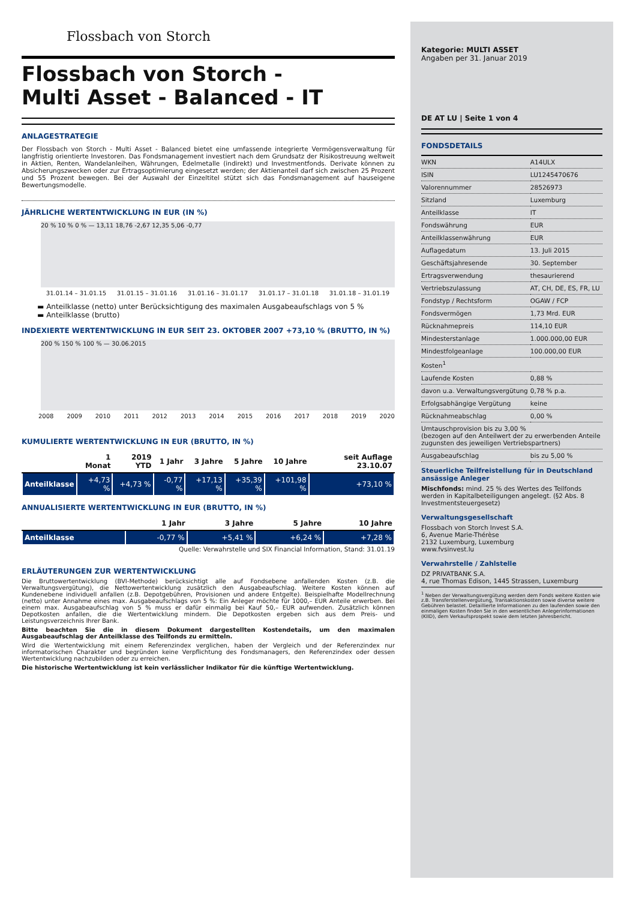Flossbach von Storch
Flossbach von Storch -
Multi Asset - Balanced - IT
ANLAGESTRATEGIE
Der Flossbach von Storch - Multi Asset - Balanced bietet eine umfassende integrierte Vermögensverwaltung für langfristig orientierte Investoren. Das Fondsmanagement investiert nach dem Grundsatz der Risikostreuung weltweit in Aktien, Renten, Wandelanleihen, Währungen, Edelmetalle (indirekt) und Investmentfonds. Derivate können zu Absicherungszwecken oder zur Ertragsoptimierung eingesetzt werden; der Aktienanteil darf sich zwischen 25 Prozent und 55 Prozent bewegen. Bei der Auswahl der Einzeltitel stützt sich das Fondsmanagement auf hauseigene Bewertungsmodelle.
JÄHRLICHE WERTENTWICKLUNG IN EUR (IN %)
20 % 10 % 0 % — 13,11 18,76 -2,67 12,35 5,06 -0,77
31.01.14 – 31.01.15 31.01.15 – 31.01.16 31.01.16 – 31.01.17 31.01.17 – 31.01.18 31.01.18 – 31.01.19
▬ Anteilklasse (netto) unter Berücksichtigung des maximalen Ausgabeaufschlags von 5 %
▬ Anteilklasse (brutto)
INDEXIERTE WERTENTWICKLUNG IN EUR SEIT 23. OKTOBER 2007 +73,10 % (BRUTTO, IN %)
200 % 150 % 100 % — 30.06.2015
2008 2009 2010 2011 2012 2013 2014 2015 2016 2017 2018 2019 2020
KUMULIERTE WERTENTWICKLUNG IN EUR (BRUTTO, IN %)
| | 1 Monat | 2019 YTD | 1 Jahr | 3 Jahre | 5 Jahre | 10 Jahre | seit Auflage 23.10.07 |
| --- | --- | --- | --- | --- | --- | --- | --- |
| Anteilklasse | +4,73 % | +4,73 % | -0,77 % | +17,13 % | +35,39 % | +101,98 % | +73,10 % |
ANNUALISIERTE WERTENTWICKLUNG IN EUR (BRUTTO, IN %)
| | 1 Jahr | 3 Jahre | 5 Jahre | 10 Jahre |
| --- | --- | --- | --- | --- |
| Anteilklasse | -0,77 % | +5,41 % | +6,24 % | +7,28 % |
Quelle: Verwahrstelle und SIX Financial Information, Stand: 31.01.19
ERLÄUTERUNGEN ZUR WERTENTWICKLUNG
Die Bruttowertentwicklung (BVI-Methode) berücksichtigt alle auf Fondsebene anfallenden Kosten (z.B. die Verwaltungsvergütung), die Nettowertentwicklung zusätzlich den Ausgabeaufschlag. Weitere Kosten können auf Kundenebene individuell anfallen (z.B. Depotgebühren, Provisionen und andere Entgelte). Beispielhafte Modellrechnung (netto) unter Annahme eines max. Ausgabeaufschlags von 5 %: Ein Anleger möchte für 1000,– EUR Anteile erwerben. Bei einem max. Ausgabeaufschlag von 5 % muss er dafür einmalig bei Kauf 50,– EUR aufwenden. Zusätzlich können Depotkosten anfallen, die die Wertentwicklung mindern. Die Depotkosten ergeben sich aus dem Preis- und Leistungsverzeichnis Ihrer Bank.
Bitte beachten Sie die in diesem Dokument dargestellten Kostendetails, um den maximalen Ausgabeaufschlag der Anteilklasse des Teilfonds zu ermitteln.
Wird die Wertentwicklung mit einem Referenzindex verglichen, haben der Vergleich und der Referenzindex nur informatorischen Charakter und begründen keine Verpflichtung des Fondsmanagers, den Referenzindex oder dessen Wertentwicklung nachzubilden oder zu erreichen.
Die historische Wertentwicklung ist kein verlässlicher Indikator für die künftige Wertentwicklung.
Kategorie: MULTI ASSET
Angaben per 31. Januar 2019
DE AT LU | Seite 1 von 4
FONDSDETAILS
| WKN | A14ULX |
| ISIN | LU1245470676 |
| Valorennummer | 28526973 |
| Sitzland | Luxemburg |
| Anteilklasse | IT |
| Fondswährung | EUR |
| Anteilklassenwährung | EUR |
| Auflagedatum | 13. Juli 2015 |
| Geschäftsjahresende | 30. September |
| Ertragsverwendung | thesaurierend |
| Vertriebszulassung | AT, CH, DE, ES, FR, LU |
| Fondstyp / Rechtsform | OGAW / FCP |
| Fondsvermögen | 1,73 Mrd. EUR |
| Rücknahmepreis | 114,10 EUR |
| Mindesterstanlage | 1.000.000,00 EUR |
| Mindestfolgeanlage | 100.000,00 EUR |
| Kosten<sup>1</sup> | |
| Laufende Kosten | 0,88 % |
| davon u.a. Verwaltungsvergütung | 0,78 % p.a. |
| Erfolgsabhängige Vergütung | keine |
| Rücknahmeabschlag | 0,00 % |
| Umtauschprovision bis zu 3,00 % (bezogen auf den Anteilwert der zu erwerbenden Anteile zugunsten des jeweiligen Vertriebspartners) | |
| Ausgabeaufschlag | bis zu 5,00 % |
Steuerliche Teilfreistellung für in Deutschland ansässige Anleger
Mischfonds: mind. 25 % des Wertes des Teilfonds werden in Kapitalbeteiligungen angelegt. (§2 Abs. 8 Investmentsteuergesetz)
Verwaltungsgesellschaft
Flossbach von Storch Invest S.A.
6, Avenue Marie-Thérèse
2132 Luxemburg, Luxemburg
www.fvsinvest.lu
Verwahrstelle / Zahlstelle
DZ PRIVATBANK S.A.
4, rue Thomas Edison, 1445 Strassen, Luxemburg
<sup>1</sup> Neben der Verwaltungsvergütung werden dem Fonds weitere Kosten wie z.B. Transferstellenvergütung, Transaktionskosten sowie diverse weitere Gebühren belastet. Detaillierte Informationen zu den laufenden sowie den einmaligen Kosten finden Sie in den wesentlichen Anlegerinformationen (KIID), dem Verkaufsprospekt sowie dem letzten Jahresbericht.